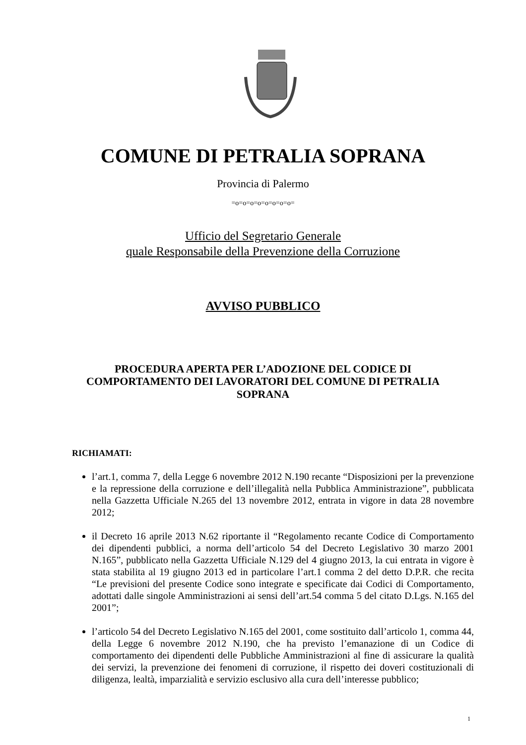COMUNE DI PETRALIA SOPRANA
Provincia di Palermo
=o=o=o=o=o=o=o=o=
Ufficio del Segretario Generale
quale Responsabile della Prevenzione della Corruzione
AVVISO PUBBLICO
PROCEDURA APERTA PER L’ADOZIONE DEL CODICE DI COMPORTAMENTO DEI LAVORATORI DEL COMUNE DI PETRALIA SOPRANA
RICHIAMATI:
l’art.1, comma 7, della Legge 6 novembre 2012 N.190 recante “Disposizioni per la prevenzione e la repressione della corruzione e dell’illegalità nella Pubblica Amministrazione”, pubblicata nella Gazzetta Ufficiale N.265 del 13 novembre 2012, entrata in vigore in data 28 novembre 2012;
il Decreto 16 aprile 2013 N.62 riportante il “Regolamento recante Codice di Comportamento dei dipendenti pubblici, a norma dell’articolo 54 del Decreto Legislativo 30 marzo 2001 N.165”, pubblicato nella Gazzetta Ufficiale N.129 del 4 giugno 2013, la cui entrata in vigore è stata stabilita al 19 giugno 2013 ed in particolare l’art.1 comma 2 del detto D.P.R. che recita “Le previsioni del presente Codice sono integrate e specificate dai Codici di Comportamento, adottati dalle singole Amministrazioni ai sensi dell’art.54 comma 5 del citato D.Lgs. N.165 del 2001”;
l’articolo 54 del Decreto Legislativo N.165 del 2001, come sostituito dall’articolo 1, comma 44, della Legge 6 novembre 2012 N.190, che ha previsto l’emanazione di un Codice di comportamento dei dipendenti delle Pubbliche Amministrazioni al fine di assicurare la qualità dei servizi, la prevenzione dei fenomeni di corruzione, il rispetto dei doveri costituzionali di diligenza, lealtà, imparzialità e servizio esclusivo alla cura dell’interesse pubblico;
1